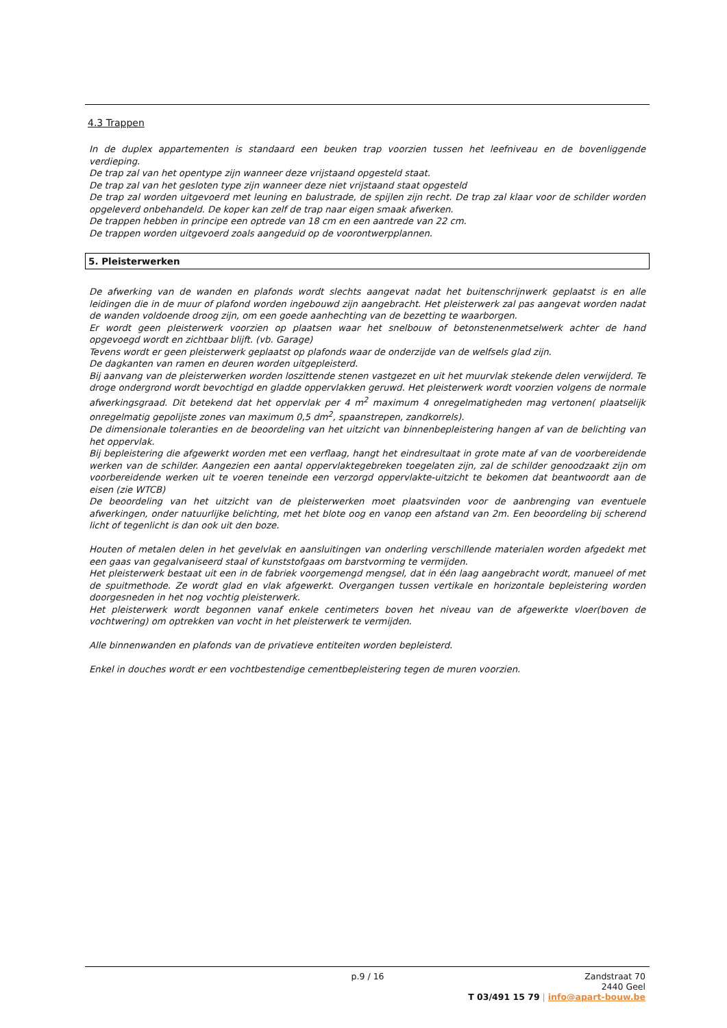4.3 Trappen
In de duplex appartementen is standaard een beuken trap voorzien tussen het leefniveau en de bovenliggende verdieping.
De trap zal van het opentype zijn wanneer deze vrijstaand opgesteld staat.
De trap zal van het gesloten type zijn wanneer deze niet vrijstaand staat opgesteld
De trap zal worden uitgevoerd met leuning en balustrade, de spijlen zijn recht. De trap zal klaar voor de schilder worden opgeleverd onbehandeld. De koper kan zelf de trap naar eigen smaak afwerken.
De trappen hebben in principe een optrede van 18 cm en een aantrede van 22 cm.
De trappen worden uitgevoerd zoals aangeduid op de voorontwerpplannen.
5. Pleisterwerken
De afwerking van de wanden en plafonds wordt slechts aangevat nadat het buitenschrijnwerk geplaatst is en alle leidingen die in de muur of plafond worden ingebouwd zijn aangebracht. Het pleisterwerk zal pas aangevat worden nadat de wanden voldoende droog zijn, om een goede aanhechting van de bezetting te waarborgen.
Er wordt geen pleisterwerk voorzien op plaatsen waar het snelbouw of betonstenenmetselwerk achter de hand opgevoegd wordt en zichtbaar blijft. (vb. Garage)
Tevens wordt er geen pleisterwerk geplaatst op plafonds waar de onderzijde van de welfsels glad zijn.
De dagkanten van ramen en deuren worden uitgepleisterd.
Bij aanvang van de pleisterwerken worden loszittende stenen vastgezet en uit het muurvlak stekende delen verwijderd. Te droge ondergrond wordt bevochtigd en gladde oppervlakken geruwd. Het pleisterwerk wordt voorzien volgens de normale afwerkingsgraad. Dit betekend dat het oppervlak per 4 m<sup>2</sup> maximum 4 onregelmatigheden mag vertonen( plaatselijk onregelmatig gepolijste zones van maximum 0,5 dm<sup>2</sup>, spaanstrepen, zandkorrels).
De dimensionale toleranties en de beoordeling van het uitzicht van binnenbepleistering hangen af van de belichting van het oppervlak.
Bij bepleistering die afgewerkt worden met een verflaag, hangt het eindresultaat in grote mate af van de voorbereidende werken van de schilder. Aangezien een aantal oppervlaktegebreken toegelaten zijn, zal de schilder genoodzaakt zijn om voorbereidende werken uit te voeren teneinde een verzorgd oppervlakte-uitzicht te bekomen dat beantwoordt aan de eisen (zie WTCB)
De beoordeling van het uitzicht van de pleisterwerken moet plaatsvinden voor de aanbrenging van eventuele afwerkingen, onder natuurlijke belichting, met het blote oog en vanop een afstand van 2m. Een beoordeling bij scherend licht of tegenlicht is dan ook uit den boze.
Houten of metalen delen in het gevelvlak en aansluitingen van onderling verschillende materialen worden afgedekt met een gaas van gegalvaniseerd staal of kunststofgaas om barstvorming te vermijden.
Het pleisterwerk bestaat uit een in de fabriek voorgemengd mengsel, dat in één laag aangebracht wordt, manueel of met de spuitmethode. Ze wordt glad en vlak afgewerkt. Overgangen tussen vertikale en horizontale bepleistering worden doorgesneden in het nog vochtig pleisterwerk.
Het pleisterwerk wordt begonnen vanaf enkele centimeters boven het niveau van de afgewerkte vloer(boven de vochtwering) om optrekken van vocht in het pleisterwerk te vermijden.
Alle binnenwanden en plafonds van de privatieve entiteiten worden bepleisterd.
Enkel in douches wordt er een vochtbestendige cementbepleistering tegen de muren voorzien.
p.9 / 16
Zandstraat 70
2440 Geel
T 03/491 15 79 | info@apart-bouw.be